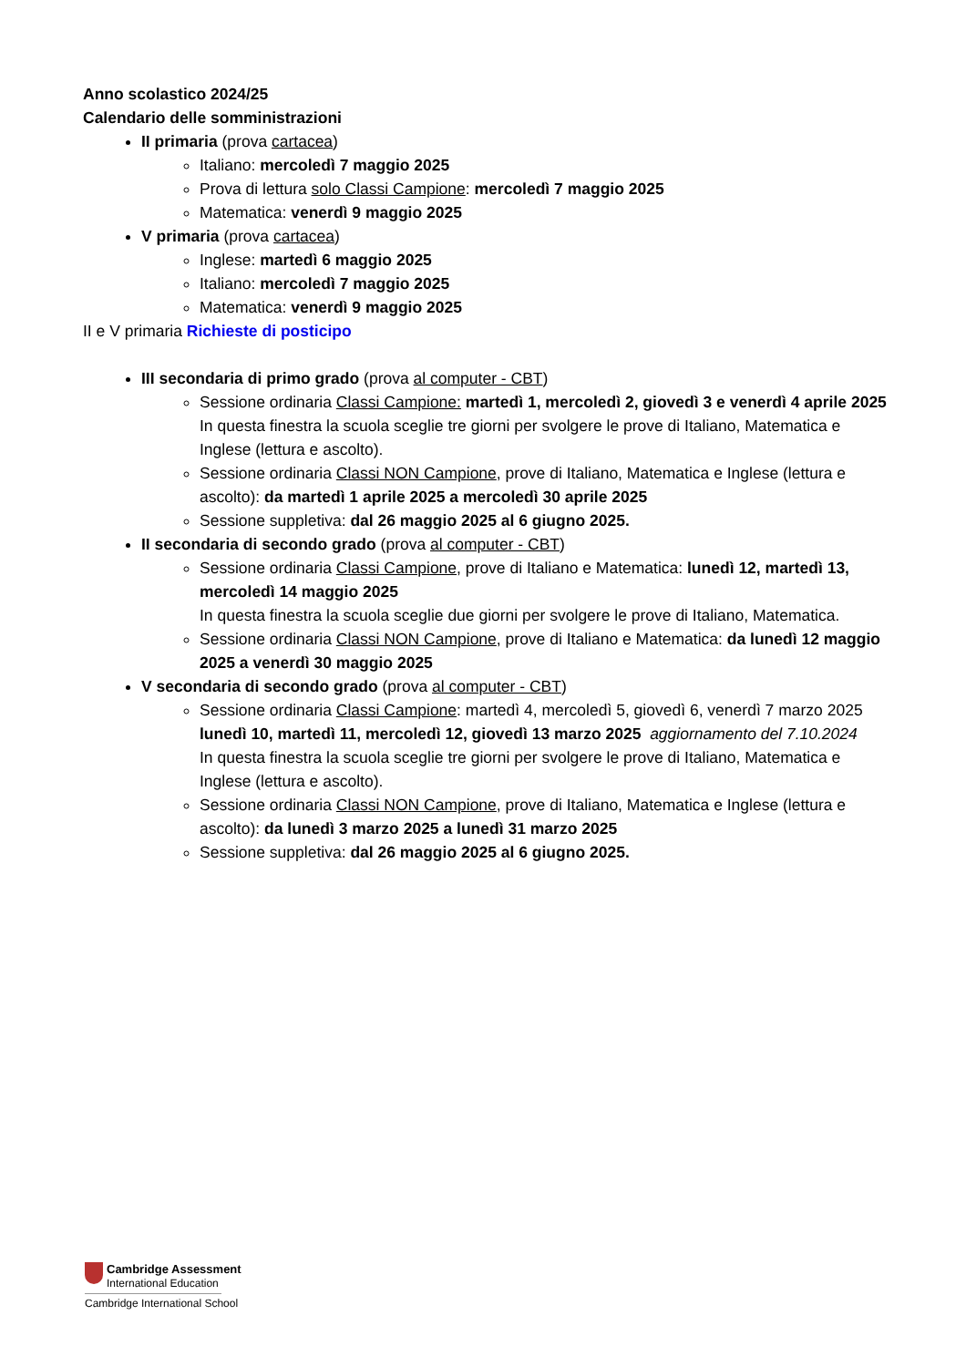Anno scolastico 2024/25
Calendario delle somministrazioni
II primaria (prova cartacea)
Italiano: mercoledì 7 maggio 2025
Prova di lettura solo Classi Campione: mercoledì 7 maggio 2025
Matematica: venerdì 9 maggio 2025
V primaria (prova cartacea)
Inglese: martedì 6 maggio 2025
Italiano: mercoledì 7 maggio 2025
Matematica: venerdì 9 maggio 2025
II e V primaria Richieste di posticipo
III secondaria di primo grado (prova al computer - CBT)
Sessione ordinaria Classi Campione: martedì 1, mercoledì 2, giovedì 3 e venerdì 4 aprile 2025
In questa finestra la scuola sceglie tre giorni per svolgere le prove di Italiano, Matematica e Inglese (lettura e ascolto).
Sessione ordinaria Classi NON Campione, prove di Italiano, Matematica e Inglese (lettura e ascolto): da martedì 1 aprile 2025 a mercoledì 30 aprile 2025
Sessione suppletiva: dal 26 maggio 2025 al 6 giugno 2025.
II secondaria di secondo grado (prova al computer - CBT)
Sessione ordinaria Classi Campione, prove di Italiano e Matematica: lunedì 12, martedì 13, mercoledì 14 maggio 2025
In questa finestra la scuola sceglie due giorni per svolgere le prove di Italiano, Matematica.
Sessione ordinaria Classi NON Campione, prove di Italiano e Matematica: da lunedì 12 maggio 2025 a venerdì 30 maggio 2025
V secondaria di secondo grado (prova al computer - CBT)
Sessione ordinaria Classi Campione: martedì 4, mercoledì 5, giovedì 6, venerdì 7 marzo 2025 lunedì 10, martedì 11, mercoledì 12, giovedì 13 marzo 2025 aggiornamento del 7.10.2024
In questa finestra la scuola sceglie tre giorni per svolgere le prove di Italiano, Matematica e Inglese (lettura e ascolto).
Sessione ordinaria Classi NON Campione, prove di Italiano, Matematica e Inglese (lettura e ascolto): da lunedì 3 marzo 2025 a lunedì 31 marzo 2025
Sessione suppletiva: dal 26 maggio 2025 al 6 giugno 2025.
Cambridge Assessment
International Education
Cambridge International School